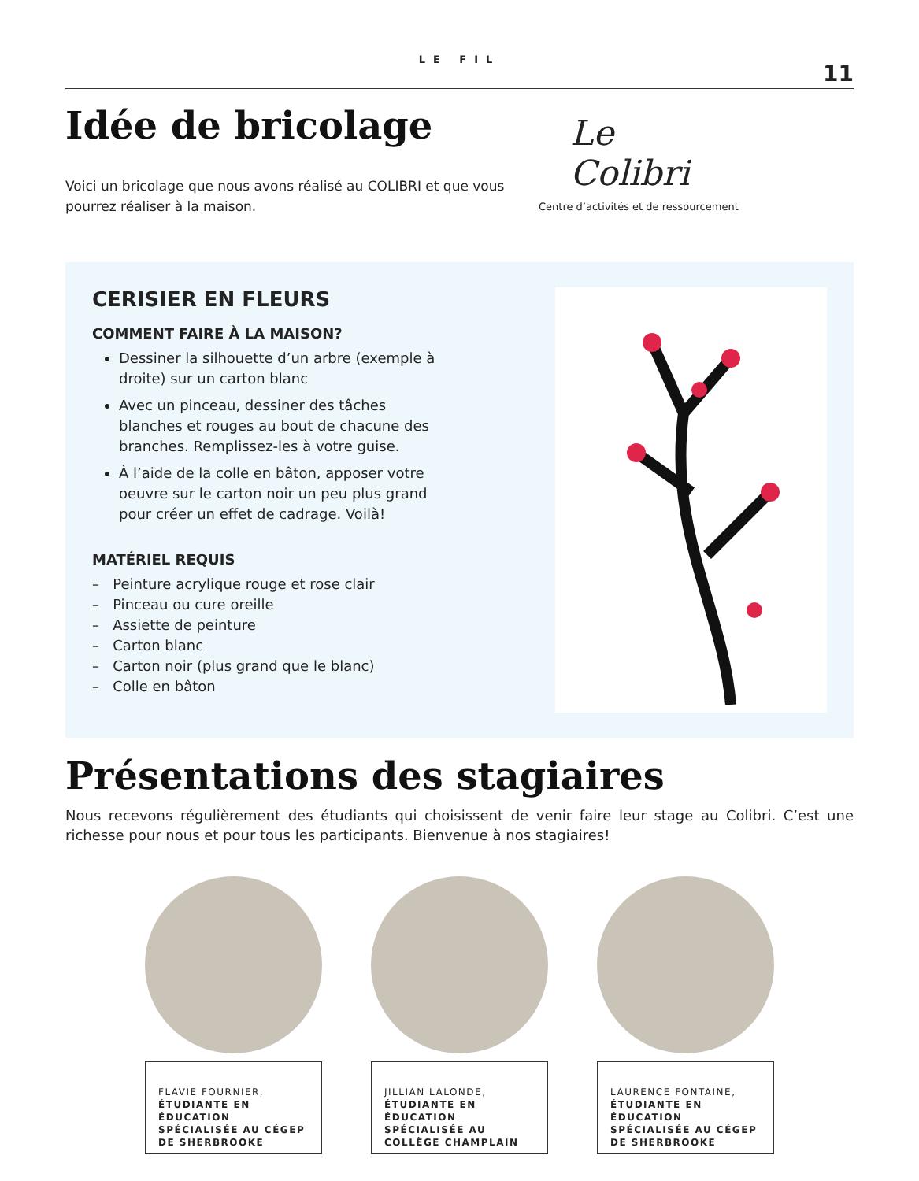LE FIL
11
Idée de bricolage
Voici un bricolage que nous avons réalisé au COLIBRI et que vous pourrez réaliser à la maison.
Le
Colibri
Centre d’activités et de ressourcement
CERISIER EN FLEURS
COMMENT FAIRE À LA MAISON?
Dessiner la silhouette d’un arbre (exemple à droite) sur un carton blanc
Avec un pinceau, dessiner des tâches blanches et rouges au bout de chacune des branches. Remplissez-les à votre guise.
À l’aide de la colle en bâton, apposer votre oeuvre sur le carton noir un peu plus grand pour créer un effet de cadrage. Voilà!
MATÉRIEL REQUIS
– Peinture acrylique rouge et rose clair
– Pinceau ou cure oreille
– Assiette de peinture
– Carton blanc
– Carton noir (plus grand que le blanc)
– Colle en bâton
Présentations des stagiaires
Nous recevons régulièrement des étudiants qui choisissent de venir faire leur stage au Colibri. C’est une richesse pour nous et pour tous les participants. Bienvenue à nos stagiaires!
FLAVIE FOURNIER,
ÉTUDIANTE EN ÉDUCATION SPÉCIALISÉE AU CÉGEP DE SHERBROOKE
JILLIAN LALONDE,
ÉTUDIANTE EN ÉDUCATION SPÉCIALISÉE AU COLLÈGE CHAMPLAIN
LAURENCE FONTAINE,
ÉTUDIANTE EN ÉDUCATION SPÉCIALISÉE AU CÉGEP DE SHERBROOKE